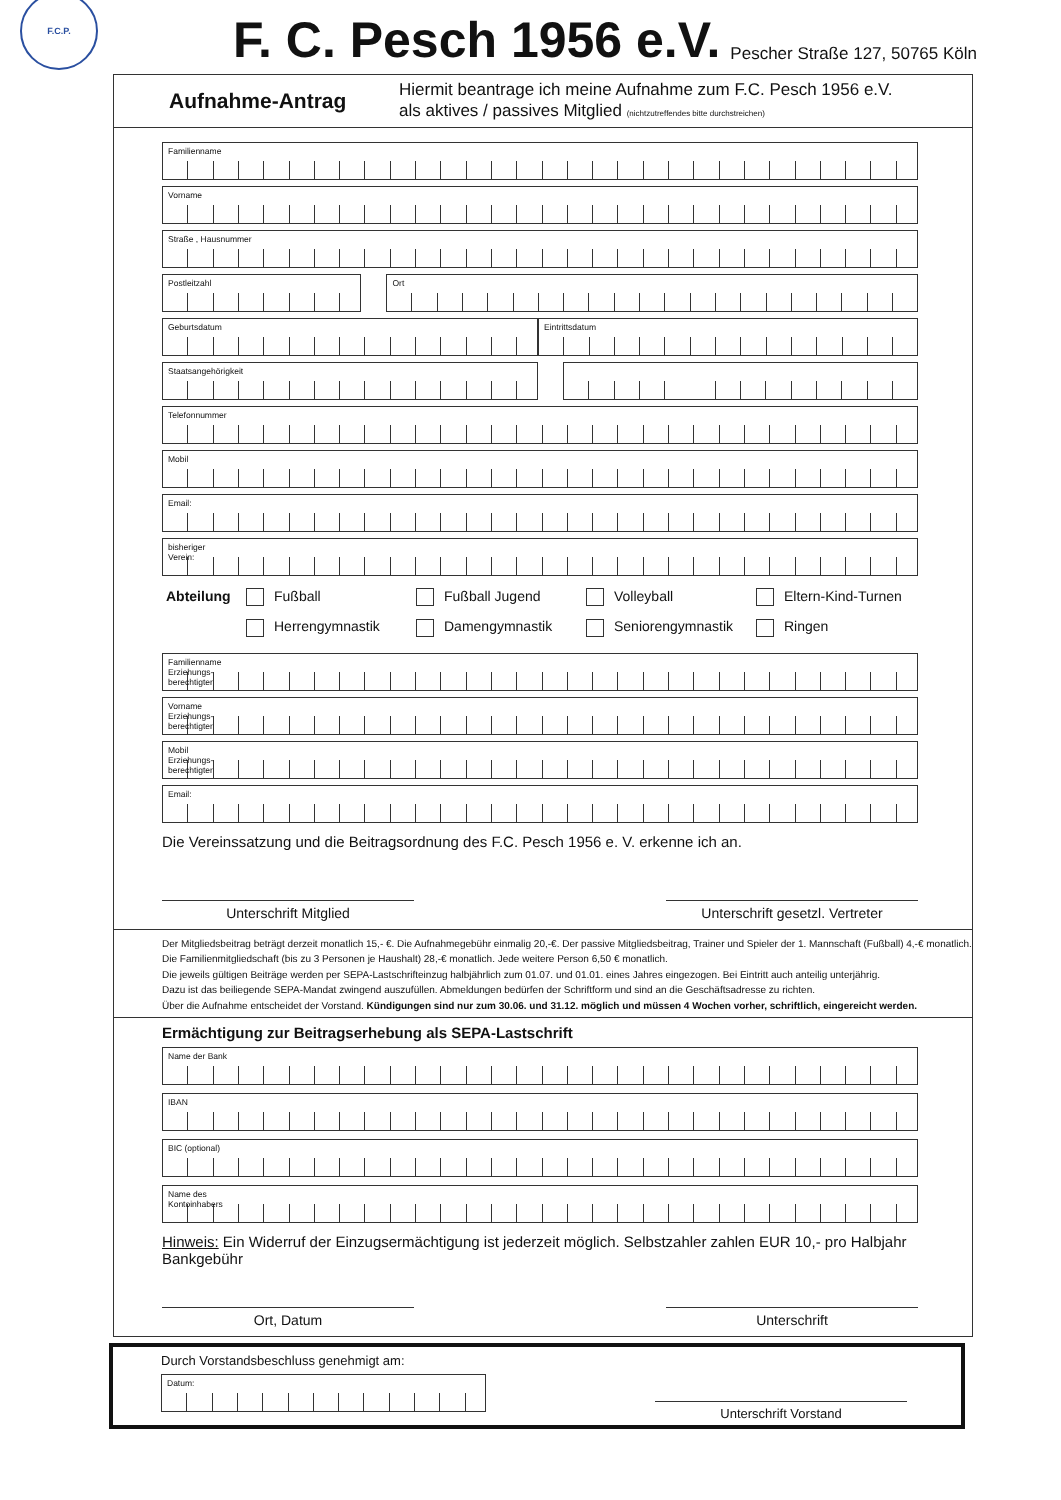F.C.P.
F. C. Pesch 1956 e.V.
Pescher Straße 127, 50765 Köln
Aufnahme-Antrag
Hiermit beantrage ich meine Aufnahme zum F.C. Pesch 1956 e.V.
als aktives / passives Mitglied (nichtzutreffendes bitte durchstreichen)
Familienname
Vorname
Straße , Hausnummer
Postleitzahl Ort
Geburtsdatum Eintrittsdatum
Staatsangehörigkeit
Telefonnummer
Mobil
Email:
bisheriger
Verein:
Abteilung Fußball Fußball Jugend Volleyball Eltern-Kind-Turnen Herrengymnastik Damengymnastik Seniorengymnastik Ringen
Familienname
Erziehungs-
berechtigter
Vorname
Erziehungs-
berechtigter
Mobil
Erziehungs-
berechtigter
Email:
Die Vereinssatzung und die Beitragsordnung des F.C. Pesch 1956 e. V. erkenne ich an.
Unterschrift Mitglied Unterschrift gesetzl. Vertreter
Der Mitgliedsbeitrag beträgt derzeit monatlich 15,- €. Die Aufnahmegebühr einmalig 20,-€. Der passive Mitgliedsbeitrag, Trainer und Spieler der 1. Mannschaft (Fußball) 4,-€ monatlich. Die Familienmitgliedschaft (bis zu 3 Personen je Haushalt) 28,-€ monatlich. Jede weitere Person 6,50 € monatlich.
Die jeweils gültigen Beiträge werden per SEPA-Lastschrifteinzug halbjährlich zum 01.07. und 01.01. eines Jahres eingezogen. Bei Eintritt auch anteilig unterjährig.
Dazu ist das beiliegende SEPA-Mandat zwingend auszufüllen. Abmeldungen bedürfen der Schriftform und sind an die Geschäftsadresse zu richten.
Über die Aufnahme entscheidet der Vorstand. Kündigungen sind nur zum 30.06. und 31.12. möglich und müssen 4 Wochen vorher, schriftlich, eingereicht werden.
Ermächtigung zur Beitragserhebung als SEPA-Lastschrift
Name der Bank
IBAN
BIC (optional)
Name des
Kontoinhabers
Hinweis: Ein Widerruf der Einzugsermächtigung ist jederzeit möglich. Selbstzahler zahlen EUR 10,- pro Halbjahr Bankgebühr
Ort, Datum Unterschrift
Durch Vorstandsbeschluss genehmigt am:
Datum:
Unterschrift Vorstand